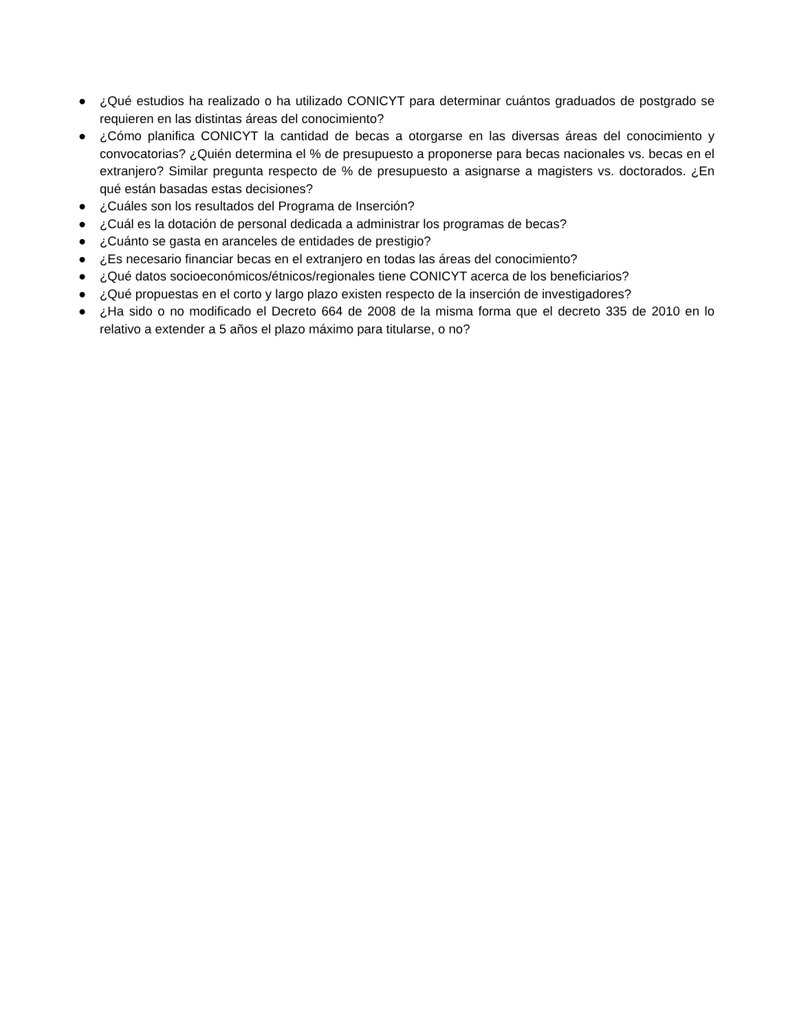● ¿Qué estudios ha realizado o ha utilizado CONICYT para determinar cuántos graduados de postgrado se requieren en las distintas áreas del conocimiento?
● ¿Cómo planifica CONICYT la cantidad de becas a otorgarse en las diversas áreas del conocimiento y convocatorias? ¿Quién determina el % de presupuesto a proponerse para becas nacionales vs. becas en el extranjero? Similar pregunta respecto de % de presupuesto a asignarse a magisters vs. doctorados. ¿En qué están basadas estas decisiones?
● ¿Cuáles son los resultados del Programa de Inserción?
● ¿Cuál es la dotación de personal dedicada a administrar los programas de becas?
● ¿Cuánto se gasta en aranceles de entidades de prestigio?
● ¿Es necesario financiar becas en el extranjero en todas las áreas del conocimiento?
● ¿Qué datos socioeconómicos/étnicos/regionales tiene CONICYT acerca de los beneficiarios?
● ¿Qué propuestas en el corto y largo plazo existen respecto de la inserción de investigadores?
● ¿Ha sido o no modificado el Decreto 664 de 2008 de la misma forma que el decreto 335 de 2010 en lo relativo a extender a 5 años el plazo máximo para titularse, o no?